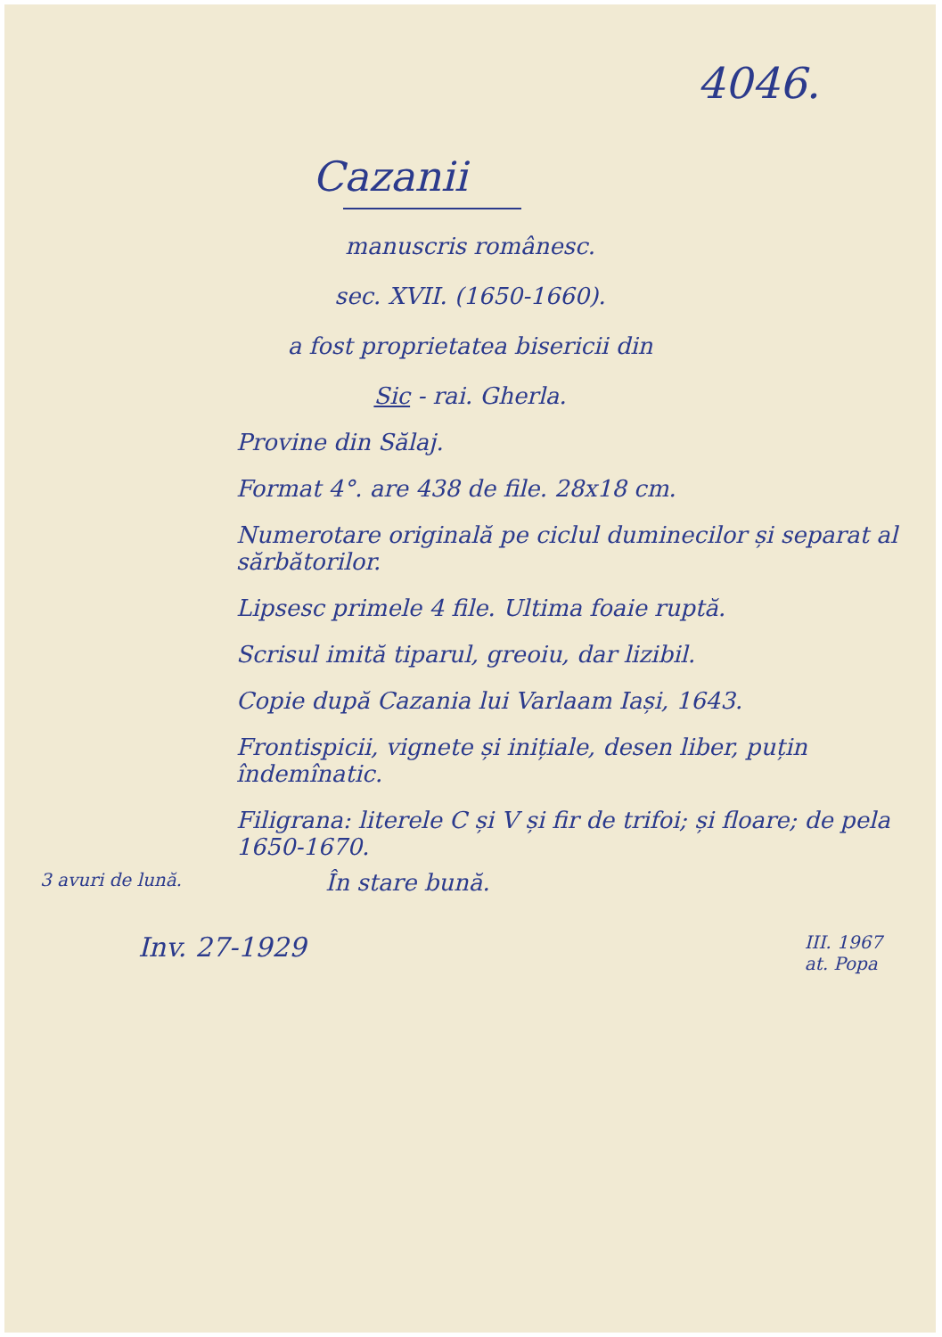4046.
Cazanii
manuscris românesc.
sec. XVII. (1650-1660).
a fost proprietatea bisericii din
Sic - rai. Gherla.
Provine din Sălaj.
Format 4°. are 438 de file. 28x18 cm.
Numerotare originală pe ciclul duminecilor și separat al sărbătorilor.
Lipsesc primele 4 file. Ultima foaie ruptă.
Scrisul imită tiparul, greoiu, dar lizibil.
Copie după Cazania lui Varlaam Iași, 1643.
Frontispicii, vignete și inițiale, desen liber, puțin îndemînatic.
Filigrana: literele C și V și fir de trifoi; și floare; de pela 1650-1670.
3 avuri de lună. În stare bună.
Inv. 27-1929 III. 1967
at. Popa